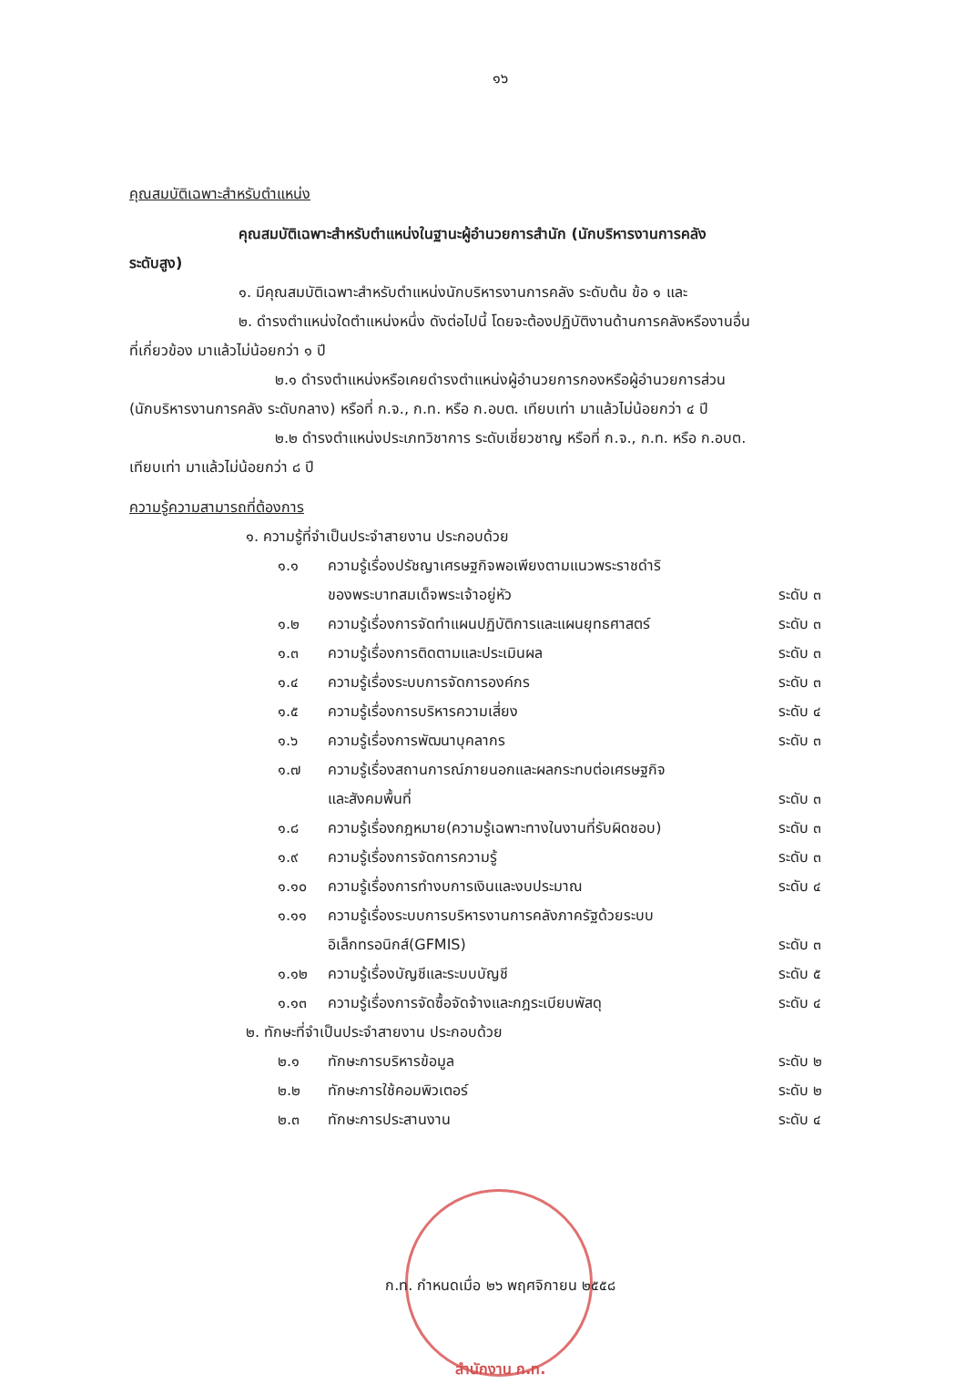๑๖
คุณสมบัติเฉพาะสำหรับตำแหน่ง
คุณสมบัติเฉพาะสำหรับตำแหน่งในฐานะผู้อำนวยการสำนัก (นักบริหารงานการคลัง
ระดับสูง)
๑. มีคุณสมบัติเฉพาะสำหรับตำแหน่งนักบริหารงานการคลัง ระดับต้น ข้อ ๑ และ
๒. ดำรงตำแหน่งใดตำแหน่งหนึ่ง ดังต่อไปนี้ โดยจะต้องปฏิบัติงานด้านการคลังหรืองานอื่น
ที่เกี่ยวข้อง มาแล้วไม่น้อยกว่า ๑ ปี
๒.๑ ดำรงตำแหน่งหรือเคยดำรงตำแหน่งผู้อำนวยการกองหรือผู้อำนวยการส่วน
(นักบริหารงานการคลัง ระดับกลาง) หรือที่ ก.จ., ก.ท. หรือ ก.อบต. เทียบเท่า มาแล้วไม่น้อยกว่า ๔ ปี
๒.๒ ดำรงตำแหน่งประเภทวิชาการ ระดับเชี่ยวชาญ หรือที่ ก.จ., ก.ท. หรือ ก.อบต.
เทียบเท่า มาแล้วไม่น้อยกว่า ๘ ปี
ความรู้ความสามารถที่ต้องการ
๑. ความรู้ที่จำเป็นประจำสายงาน ประกอบด้วย
๑.๑ ความรู้เรื่องปรัชญาเศรษฐกิจพอเพียงตามแนวพระราชดำริ
ของพระบาทสมเด็จพระเจ้าอยู่หัว
ระดับ ๓
๑.๒ ความรู้เรื่องการจัดทำแผนปฏิบัติการและแผนยุทธศาสตร์ ระดับ ๓
๑.๓ ความรู้เรื่องการติดตามและประเมินผล ระดับ ๓
๑.๔ ความรู้เรื่องระบบการจัดการองค์กร ระดับ ๓
๑.๕ ความรู้เรื่องการบริหารความเสี่ยง ระดับ ๔
๑.๖ ความรู้เรื่องการพัฒนาบุคลากร ระดับ ๓
๑.๗ ความรู้เรื่องสถานการณ์ภายนอกและผลกระทบต่อเศรษฐกิจ
และสังคมพื้นที่
ระดับ ๓
๑.๘ ความรู้เรื่องกฎหมาย(ความรู้เฉพาะทางในงานที่รับผิดชอบ) ระดับ ๓
๑.๙ ความรู้เรื่องการจัดการความรู้ ระดับ ๓
๑.๑๐ ความรู้เรื่องการทำงบการเงินและงบประมาณ ระดับ ๔
๑.๑๑ ความรู้เรื่องระบบการบริหารงานการคลังภาครัฐด้วยระบบ
อิเล็กทรอนิกส์(GFMIS)
ระดับ ๓
๑.๑๒ ความรู้เรื่องบัญชีและระบบบัญชี ระดับ ๕
๑.๑๓ ความรู้เรื่องการจัดซื้อจัดจ้างและกฎระเบียบพัสดุ ระดับ ๔
๒. ทักษะที่จำเป็นประจำสายงาน ประกอบด้วย
๒.๑ ทักษะการบริหารข้อมูล ระดับ ๒
๒.๒ ทักษะการใช้คอมพิวเตอร์ ระดับ ๒
๒.๓ ทักษะการประสานงาน ระดับ ๔
ก.ท. กำหนดเมื่อ ๒๖ พฤศจิกายน ๒๕๕๘
สำนักงาน ก.ท.